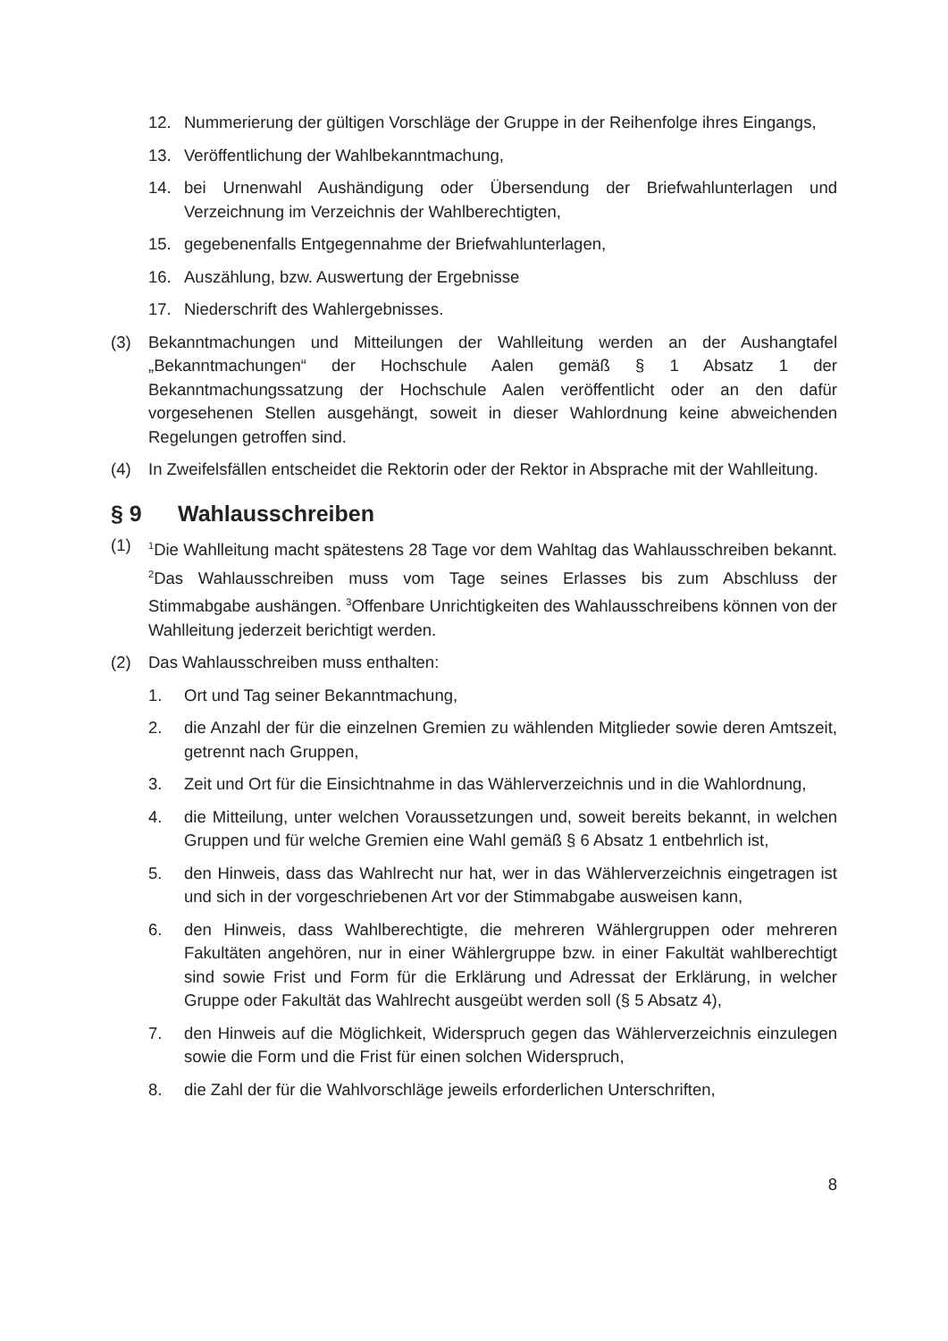12. Nummerierung der gültigen Vorschläge der Gruppe in der Reihenfolge ihres Eingangs,
13. Veröffentlichung der Wahlbekanntmachung,
14. bei Urnenwahl Aushändigung oder Übersendung der Briefwahlunterlagen und Verzeichnung im Verzeichnis der Wahlberechtigten,
15. gegebenenfalls Entgegennahme der Briefwahlunterlagen,
16. Auszählung, bzw. Auswertung der Ergebnisse
17. Niederschrift des Wahlergebnisses.
(3) Bekanntmachungen und Mitteilungen der Wahlleitung werden an der Aushangtafel „Bekanntmachungen“ der Hochschule Aalen gemäß § 1 Absatz 1 der Bekanntmachungssatzung der Hochschule Aalen veröffentlicht oder an den dafür vorgesehenen Stellen ausgehängt, soweit in dieser Wahlordnung keine abweichenden Regelungen getroffen sind.
(4) In Zweifelsfällen entscheidet die Rektorin oder der Rektor in Absprache mit der Wahlleitung.
§ 9 Wahlausschreiben
(1)
<sup>1</sup> Die Wahlleitung macht spätestens 28 Tage vor dem Wahltag das Wahlausschreiben bekannt. <sup>2</sup>Das Wahlausschreiben muss vom Tage seines Erlasses bis zum Abschluss der Stimmabgabe aushängen. <sup>3</sup>Offenbare Unrichtigkeiten des Wahlausschreibens können von der Wahlleitung jederzeit berichtigt werden.
(2) Das Wahlausschreiben muss enthalten:
1. Ort und Tag seiner Bekanntmachung,
2. die Anzahl der für die einzelnen Gremien zu wählenden Mitglieder sowie deren Amtszeit, getrennt nach Gruppen,
3. Zeit und Ort für die Einsichtnahme in das Wählerverzeichnis und in die Wahlordnung,
4. die Mitteilung, unter welchen Voraussetzungen und, soweit bereits bekannt, in welchen Gruppen und für welche Gremien eine Wahl gemäß § 6 Absatz 1 entbehrlich ist,
5. den Hinweis, dass das Wahlrecht nur hat, wer in das Wählerverzeichnis eingetragen ist und sich in der vorgeschriebenen Art vor der Stimmabgabe ausweisen kann,
6. den Hinweis, dass Wahlberechtigte, die mehreren Wählergruppen oder mehreren Fakultäten angehören, nur in einer Wählergruppe bzw. in einer Fakultät wahlberechtigt sind sowie Frist und Form für die Erklärung und Adressat der Erklärung, in welcher Gruppe oder Fakultät das Wahlrecht ausgeübt werden soll (§ 5 Absatz 4),
7. den Hinweis auf die Möglichkeit, Widerspruch gegen das Wählerverzeichnis einzulegen sowie die Form und die Frist für einen solchen Widerspruch,
8. die Zahl der für die Wahlvorschläge jeweils erforderlichen Unterschriften,
8